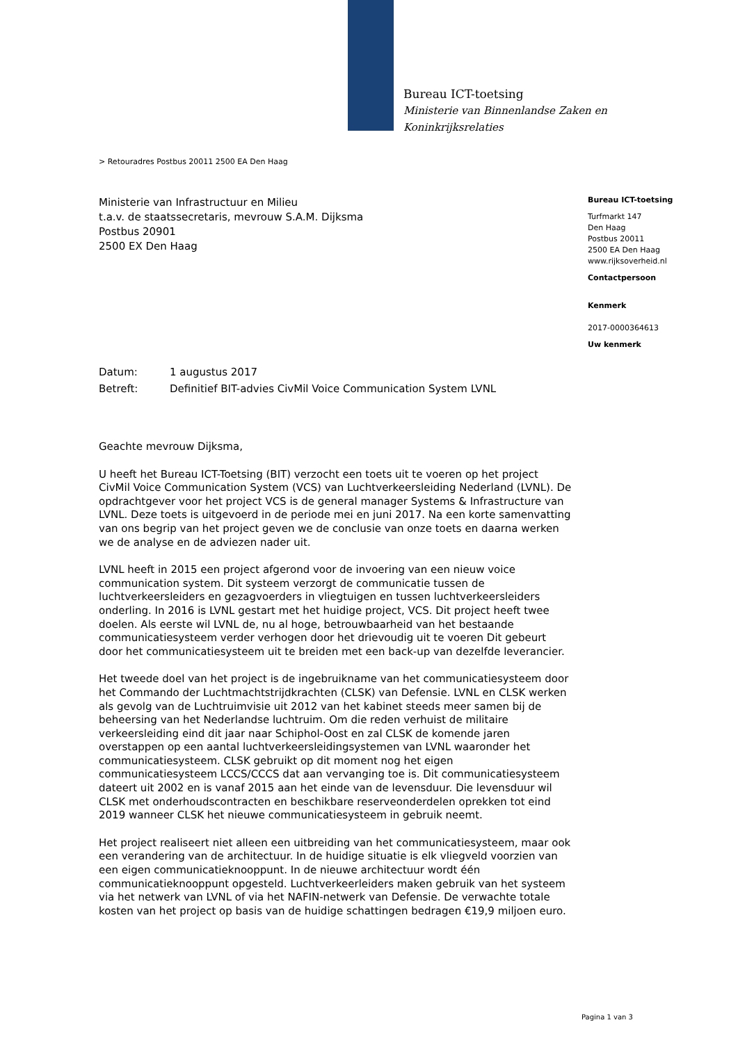Bureau ICT-toetsing
Ministerie van Binnenlandse Zaken en
Koninkrijksrelaties
> Retouradres Postbus 20011 2500 EA Den Haag
Ministerie van Infrastructuur en Milieu
t.a.v. de staatssecretaris, mevrouw S.A.M. Dijksma
Postbus 20901
2500 EX Den Haag
Datum: 1 augustus 2017
Betreft: Definitief BIT-advies CivMil Voice Communication System LVNL
Geachte mevrouw Dijksma,
U heeft het Bureau ICT-Toetsing (BIT) verzocht een toets uit te voeren op het project CivMil Voice Communication System (VCS) van Luchtverkeersleiding Nederland (LVNL). De opdrachtgever voor het project VCS is de general manager Systems & Infrastructure van LVNL. Deze toets is uitgevoerd in de periode mei en juni 2017. Na een korte samenvatting van ons begrip van het project geven we de conclusie van onze toets en daarna werken we de analyse en de adviezen nader uit.
LVNL heeft in 2015 een project afgerond voor de invoering van een nieuw voice communication system. Dit systeem verzorgt de communicatie tussen de luchtverkeersleiders en gezagvoerders in vliegtuigen en tussen luchtverkeersleiders onderling. In 2016 is LVNL gestart met het huidige project, VCS. Dit project heeft twee doelen. Als eerste wil LVNL de, nu al hoge, betrouwbaarheid van het bestaande communicatiesysteem verder verhogen door het drievoudig uit te voeren Dit gebeurt door het communicatiesysteem uit te breiden met een back-up van dezelfde leverancier.
Het tweede doel van het project is de ingebruikname van het communicatiesysteem door het Commando der Luchtmachtstrijdkrachten (CLSK) van Defensie. LVNL en CLSK werken als gevolg van de Luchtruimvisie uit 2012 van het kabinet steeds meer samen bij de beheersing van het Nederlandse luchtruim. Om die reden verhuist de militaire verkeersleiding eind dit jaar naar Schiphol-Oost en zal CLSK de komende jaren overstappen op een aantal luchtverkeersleidingsystemen van LVNL waaronder het communicatiesysteem. CLSK gebruikt op dit moment nog het eigen communicatiesysteem LCCS/CCCS dat aan vervanging toe is. Dit communicatiesysteem dateert uit 2002 en is vanaf 2015 aan het einde van de levensduur. Die levensduur wil CLSK met onderhoudscontracten en beschikbare reserveonderdelen oprekken tot eind 2019 wanneer CLSK het nieuwe communicatiesysteem in gebruik neemt.
Het project realiseert niet alleen een uitbreiding van het communicatiesysteem, maar ook een verandering van de architectuur. In de huidige situatie is elk vliegveld voorzien van een eigen communicatieknooppunt. In de nieuwe architectuur wordt één communicatieknooppunt opgesteld. Luchtverkeerleiders maken gebruik van het systeem via het netwerk van LVNL of via het NAFIN-netwerk van Defensie. De verwachte totale kosten van het project op basis van de huidige schattingen bedragen €19,9 miljoen euro.
Bureau ICT-toetsing
Turfmarkt 147
Den Haag
Postbus 20011
2500 EA Den Haag
www.rijksoverheid.nl
Contactpersoon
Kenmerk
2017-0000364613
Uw kenmerk
Pagina 1 van 3